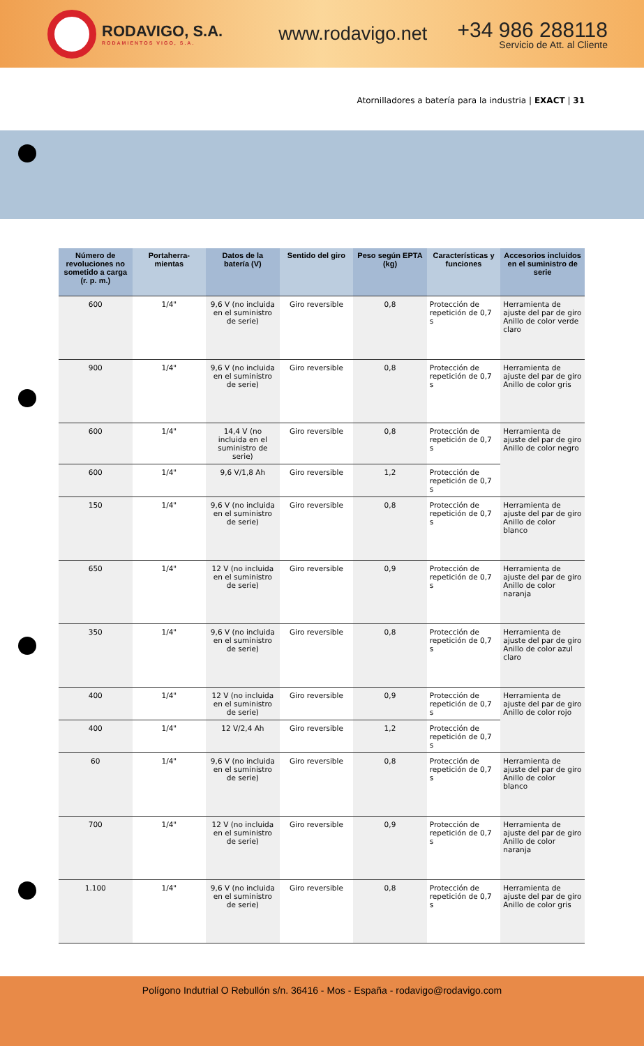RODAVIGO, S.A.
RODAMIENTOS VIGO, S.A.
www.rodavigo.net
+34 986 288118
Servicio de Att. al Cliente
Atornilladores a batería para la industria | EXACT | 31
| Número de revoluciones no sometido a carga (r. p. m.) | Portaherra-mientas | Datos de la batería (V) | Sentido del giro | Peso según EPTA (kg) | Características y funciones | Accesorios incluidos en el suministro de serie |
| --- | --- | --- | --- | --- | --- | --- |
| 600 | 1/4" | 9,6 V (no incluida en el suministro de serie) | Giro reversible | 0,8 | Protección de repetición de 0,7 s | Herramienta de ajuste del par de giro Anillo de color verde claro |
| 900 | 1/4" | 9,6 V (no incluida en el suministro de serie) | Giro reversible | 0,8 | Protección de repetición de 0,7 s | Herramienta de ajuste del par de giro Anillo de color gris |
| 600 | 1/4" | 14,4 V (no incluida en el suministro de serie) | Giro reversible | 0,8 | Protección de repetición de 0,7 s | Herramienta de ajuste del par de giro Anillo de color negro |
| 600 | 1/4" | 9,6 V/1,8 Ah | Giro reversible | 1,2 | Protección de repetición de 0,7 s | |
| 150 | 1/4" | 9,6 V (no incluida en el suministro de serie) | Giro reversible | 0,8 | Protección de repetición de 0,7 s | Herramienta de ajuste del par de giro Anillo de color blanco |
| 650 | 1/4" | 12 V (no incluida en el suministro de serie) | Giro reversible | 0,9 | Protección de repetición de 0,7 s | Herramienta de ajuste del par de giro Anillo de color naranja |
| 350 | 1/4" | 9,6 V (no incluida en el suministro de serie) | Giro reversible | 0,8 | Protección de repetición de 0,7 s | Herramienta de ajuste del par de giro Anillo de color azul claro |
| 400 | 1/4" | 12 V (no incluida en el suministro de serie) | Giro reversible | 0,9 | Protección de repetición de 0,7 s | Herramienta de ajuste del par de giro Anillo de color rojo |
| 400 | 1/4" | 12 V/2,4 Ah | Giro reversible | 1,2 | Protección de repetición de 0,7 s | |
| 60 | 1/4" | 9,6 V (no incluida en el suministro de serie) | Giro reversible | 0,8 | Protección de repetición de 0,7 s | Herramienta de ajuste del par de giro Anillo de color blanco |
| 700 | 1/4" | 12 V (no incluida en el suministro de serie) | Giro reversible | 0,9 | Protección de repetición de 0,7 s | Herramienta de ajuste del par de giro Anillo de color naranja |
| 1.100 | 1/4" | 9,6 V (no incluida en el suministro de serie) | Giro reversible | 0,8 | Protección de repetición de 0,7 s | Herramienta de ajuste del par de giro Anillo de color gris |
Polígono Indutrial O Rebullón s/n. 36416 - Mos - España - rodavigo@rodavigo.com